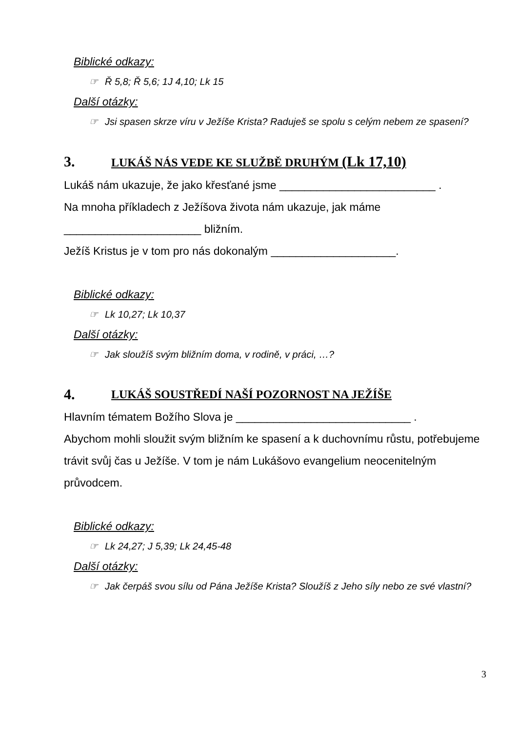Biblické odkazy:
☞ Ř 5,8; Ř 5,6; 1J 4,10; Lk 15
Další otázky:
☞ Jsi spasen skrze víru v Ježíše Krista? Raduješ se spolu s celým nebem ze spasení?
3. LUKÁŠ NÁS VEDE KE SLUŽBĚ DRUHÝM (Lk 17,10)
Lukáš nám ukazuje, že jako křesťané jsme _________________________ .
Na mnoha příkladech z Ježíšova života nám ukazuje, jak máme
______________________ bližním.
Ježíš Kristus je v tom pro nás dokonalým ____________________.
Biblické odkazy:
☞ Lk 10,27; Lk 10,37
Další otázky:
☞ Jak sloužíš svým bližním doma, v rodině, v práci, …?
4. LUKÁŠ SOUSTŘEDÍ NAŠÍ POZORNOST NA JEŽÍŠE
Hlavním tématem Božího Slova je ____________________________ .
Abychom mohli sloužit svým bližním ke spasení a k duchovnímu růstu, potřebujeme trávit svůj čas u Ježíše. V tom je nám Lukášovo evangelium neocenitelným průvodcem.
Biblické odkazy:
☞ Lk 24,27; J 5,39; Lk 24,45-48
Další otázky:
☞ Jak čerpáš svou sílu od Pána Ježíše Krista? Sloužíš z Jeho síly nebo ze své vlastní?
3